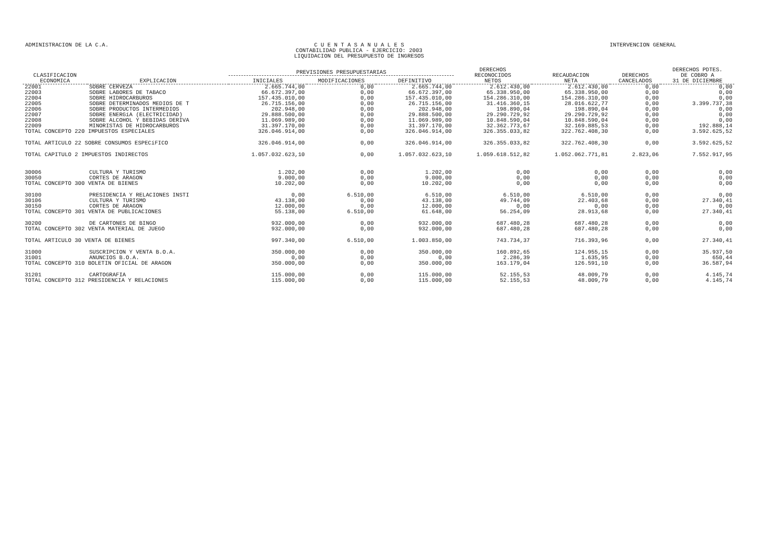ADMINISTRACION DE LA C.A. C U E N T A S A N U A L E S
CONTABILIDAD PUBLICA - EJERCICIO: 2003
LIQUIDACION DEL PRESUPUESTO DE INGRESOS
INTERVENCION GENERAL
| CLASIFICACION ECONOMICA | EXPLICACION | PREVISIONES PRESUPUESTARIAS | | | DERECHOS RECONOCIDOS NETOS | RECAUDACION NETA | DERECHOS CANCELADOS | DERECHOS PDTES. DE COBRO A 31 DE DICIEMBRE |
| --- | --- | --- | --- | --- | --- | --- | --- | --- |
| | | INICIALES | MODIFICACIONES | DEFINITIVO | | | | |
| 22001 | SOBRE CERVEZA | 2.665.744,00 | 0,00 | 2.665.744,00 | 2.612.430,00 | 2.612.430,00 | 0,00 | 0,00 |
| 22003 | SOBRE LABORES DE TABACO | 66.672.397,00 | 0,00 | 66.672.397,00 | 65.338.950,00 | 65.338.950,00 | 0,00 | 0,00 |
| 22004 | SOBRE HIDROCARBUROS | 157.435.010,00 | 0,00 | 157.435.010,00 | 154.286.310,00 | 154.286.310,00 | 0,00 | 0,00 |
| 22005 | SOBRE DETERMINADOS MEDIOS DE T | 26.715.156,00 | 0,00 | 26.715.156,00 | 31.416.360,15 | 28.016.622,77 | 0,00 | 3.399.737,38 |
| 22006 | SOBRE PRODUCTOS INTERMEDIOS | 202.948,00 | 0,00 | 202.948,00 | 198.890,04 | 198.890,04 | 0,00 | 0,00 |
| 22007 | SOBRE ENERGíA (ELECTRICIDAD) | 29.888.500,00 | 0,00 | 29.888.500,00 | 29.290.729,92 | 29.290.729,92 | 0,00 | 0,00 |
| 22008 | SOBRE ALCOHOL Y BEBIDAS DERIVA | 11.069.989,00 | 0,00 | 11.069.989,00 | 10.848.590,04 | 10.848.590,04 | 0,00 | 0,00 |
| 22009 | MINORISTAS DE HIDROCARBUROS | 31.397.170,00 | 0,00 | 31.397.170,00 | 32.362.773,67 | 32.169.885,53 | 0,00 | 192.888,14 |
| TOTAL CONCEPTO 220 IMPUESTOS ESPECIALES | | 326.046.914,00 | 0,00 | 326.046.914,00 | 326.355.033,82 | 322.762.408,30 | 0,00 | 3.592.625,52 |
| TOTAL ARTICULO 22 SOBRE CONSUMOS ESPECíFICO | | 326.046.914,00 | 0,00 | 326.046.914,00 | 326.355.033,82 | 322.762.408,30 | 0,00 | 3.592.625,52 |
| TOTAL CAPITULO 2 IMPUESTOS INDIRECTOS | | 1.057.032.623,10 | 0,00 | 1.057.032.623,10 | 1.059.618.512,82 | 1.052.062.771,81 | 2.823,06 | 7.552.917,95 |
| 30006 | CULTURA Y TURISMO | 1.202,00 | 0,00 | 1.202,00 | 0,00 | 0,00 | 0,00 | 0,00 |
| 30050 | CORTES DE ARAGON | 9.000,00 | 0,00 | 9.000,00 | 0,00 | 0,00 | 0,00 | 0,00 |
| TOTAL CONCEPTO 300 VENTA DE BIENES | | 10.202,00 | 0,00 | 10.202,00 | 0,00 | 0,00 | 0,00 | 0,00 |
| 30100 | PRESIDENCIA Y RELACIONES INSTI | 0,00 | 6.510,00 | 6.510,00 | 6.510,00 | 6.510,00 | 0,00 | 0,00 |
| 30106 | CULTURA Y TURISMO | 43.138,00 | 0,00 | 43.138,00 | 49.744,09 | 22.403,68 | 0,00 | 27.340,41 |
| 30150 | CORTES DE ARAGON | 12.000,00 | 0,00 | 12.000,00 | 0,00 | 0,00 | 0,00 | 0,00 |
| TOTAL CONCEPTO 301 VENTA DE PUBLICACIONES | | 55.138,00 | 6.510,00 | 61.648,00 | 56.254,09 | 28.913,68 | 0,00 | 27.340,41 |
| 30200 | DE CARTONES DE BINGO | 932.000,00 | 0,00 | 932.000,00 | 687.480,28 | 687.480,28 | 0,00 | 0,00 |
| TOTAL CONCEPTO 302 VENTA MATERIAL DE JUEGO | | 932.000,00 | 0,00 | 932.000,00 | 687.480,28 | 687.480,28 | 0,00 | 0,00 |
| TOTAL ARTICULO 30 VENTA DE BIENES | | 997.340,00 | 6.510,00 | 1.003.850,00 | 743.734,37 | 716.393,96 | 0,00 | 27.340,41 |
| 31000 | SUSCRIPCION Y VENTA B.O.A. | 350.000,00 | 0,00 | 350.000,00 | 160.892,65 | 124.955,15 | 0,00 | 35.937,50 |
| 31001 | ANUNCIOS B.O.A. | 0,00 | 0,00 | 0,00 | 2.286,39 | 1.635,95 | 0,00 | 650,44 |
| TOTAL CONCEPTO 310 BOLETIN OFICIAL DE ARAGON | | 350.000,00 | 0,00 | 350.000,00 | 163.179,04 | 126.591,10 | 0,00 | 36.587,94 |
| 31201 | CARTOGRAFIA | 115.000,00 | 0,00 | 115.000,00 | 52.155,53 | 48.009,79 | 0,00 | 4.145,74 |
| TOTAL CONCEPTO 312 PRESIDENCIA Y RELACIONES | | 115.000,00 | 0,00 | 115.000,00 | 52.155,53 | 48.009,79 | 0,00 | 4.145,74 |